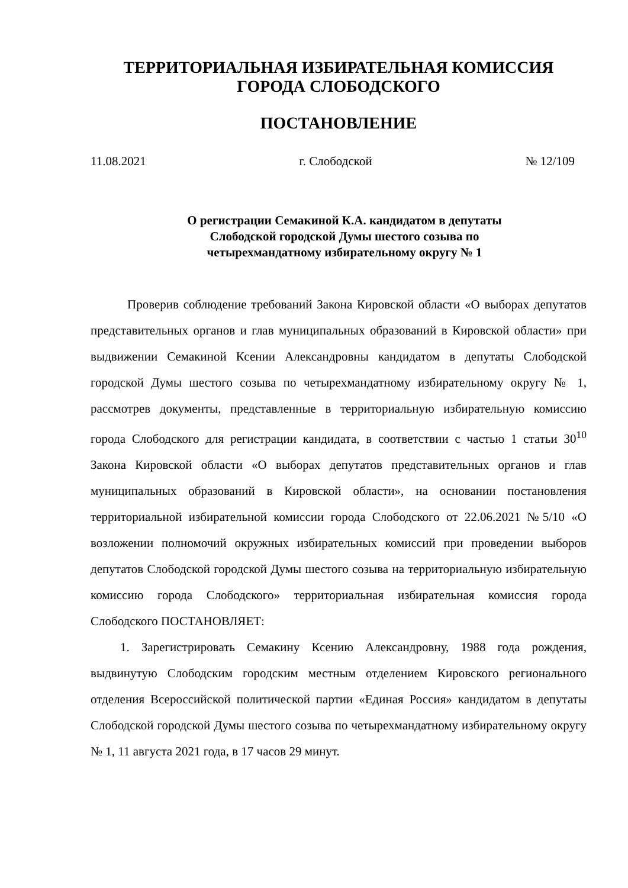ТЕРРИТОРИАЛЬНАЯ ИЗБИРАТЕЛЬНАЯ КОМИССИЯ
ГОРОДА СЛОБОДСКОГО
ПОСТАНОВЛЕНИЕ
11.08.2021 г. Слободской № 12/109
О регистрации Семакиной К.А. кандидатом в депутаты
Слободской городской Думы шестого созыва по
четырехмандатному избирательному округу № 1
Проверив соблюдение требований Закона Кировской области «О выборах депутатов представительных органов и глав муниципальных образований в Кировской области» при выдвижении Семакиной Ксении Александровны кандидатом в депутаты Слободской городской Думы шестого созыва по четырехмандатному избирательному округу № 1, рассмотрев документы, представленные в территориальную избирательную комиссию города Слободского для регистрации кандидата, в соответствии с частью 1 статьи 30<sup>10</sup> Закона Кировской области «О выборах депутатов представительных органов и глав муниципальных образований в Кировской области», на основании постановления территориальной избирательной комиссии города Слободского от 22.06.2021 №5/10 «О возложении полномочий окружных избирательных комиссий при проведении выборов депутатов Слободской городской Думы шестого созыва на территориальную избирательную комиссию города Слободского» территориальная избирательная комиссия города Слободского ПОСТАНОВЛЯЕТ:
1. Зарегистрировать Семакину Ксению Александровну, 1988 года рождения, выдвинутую Слободским городским местным отделением Кировского регионального отделения Всероссийской политической партии «Единая Россия» кандидатом в депутаты Слободской городской Думы шестого созыва по четырехмандатному избирательному округу № 1, 11 августа 2021 года, в 17 часов 29 минут.